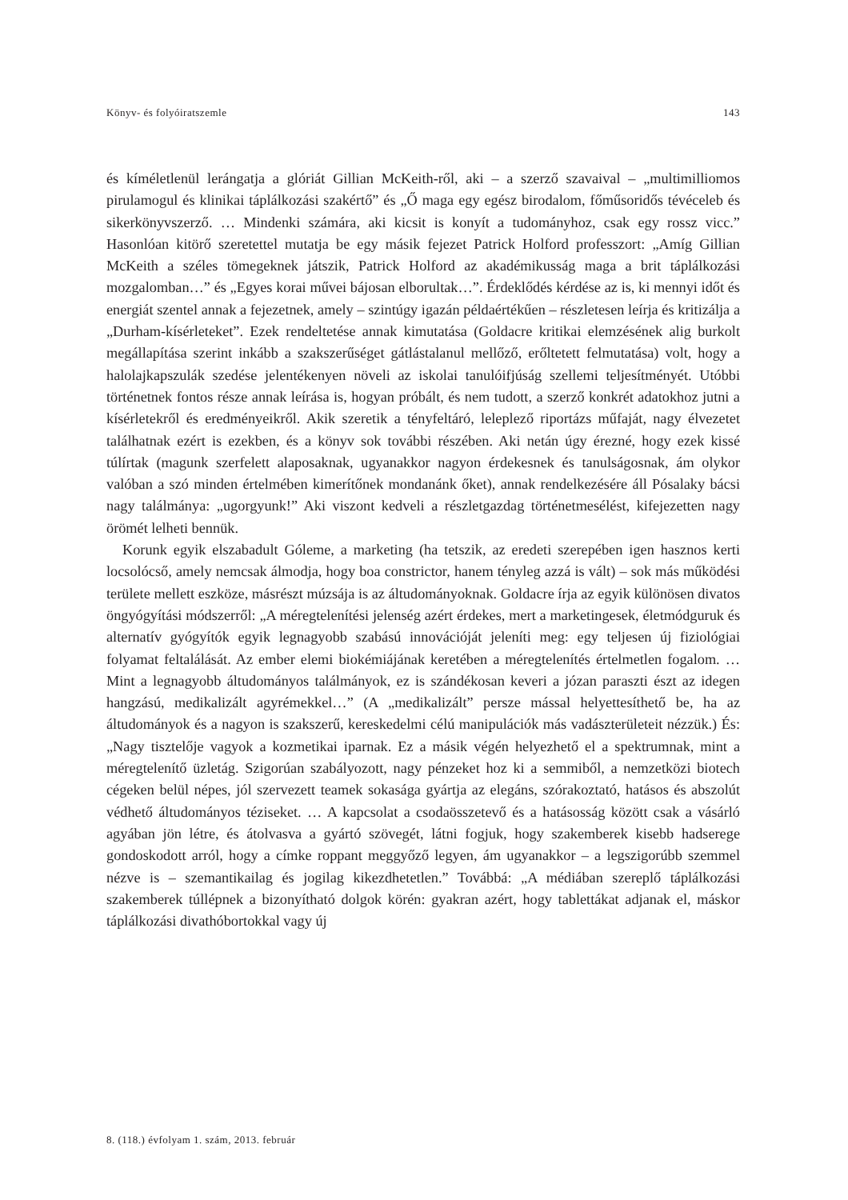Könyv- és folyóiratszemle 143
és kíméletlenül lerángatja a glóriát Gillian McKeith-ről, aki – a szerző szavaival – „multimilliomos pirulamogul és klinikai táplálkozási szakértő” és „Ő maga egy egész birodalom, főműsoridős tévéceleb és sikerkönyvszerző. … Mindenki számára, aki kicsit is konyít a tudományhoz, csak egy rossz vicc.” Hasonlóan kitörő szeretettel mutatja be egy másik fejezet Patrick Holford professzort: „Amíg Gillian McKeith a széles tömegeknek játszik, Patrick Holford az akadémikusság maga a brit táplálkozási mozgalomban…” és „Egyes korai művei bájosan elborultak…”. Érdeklődés kérdése az is, ki mennyi időt és energiát szentel annak a fejezetnek, amely – szintúgy igazán példaértékűen – részletesen leírja és kritizálja a „Durham-kísérleteket”. Ezek rendeltetése annak kimutatása (Goldacre kritikai elemzésének alig burkolt megállapítása szerint inkább a szakszerűséget gátlástalanul mellőző, erőltetett felmutatása) volt, hogy a halolajkapszulák szedése jelentékenyen növeli az iskolai tanulóifjúság szellemi teljesítményét. Utóbbi történetnek fontos része annak leírása is, hogyan próbált, és nem tudott, a szerző konkrét adatokhoz jutni a kísérletekről és eredményeikről. Akik szeretik a tényfeltáró, leleplező riportázs műfaját, nagy élvezetet találhatnak ezért is ezekben, és a könyv sok további részében. Aki netán úgy érezné, hogy ezek kissé túlírtak (magunk szerfelett alaposaknak, ugyanakkor nagyon érdekesnek és tanulságosnak, ám olykor valóban a szó minden értelmében kimerítőnek mondanánk őket), annak rendelkezésére áll Pósalaky bácsi nagy találmánya: „ugorgyunk!” Aki viszont kedveli a részletgazdag történetmesélést, kifejezetten nagy örömét lelheti bennük.
Korunk egyik elszabadult Góleme, a marketing (ha tetszik, az eredeti szerepében igen hasznos kerti locsolócső, amely nemcsak álmodja, hogy boa constrictor, hanem tényleg azzá is vált) – sok más működési területe mellett eszköze, másrészt múzsája is az áltudományoknak. Goldacre írja az egyik különösen divatos öngyógyítási módszerről: „A méregtelenítési jelenség azért érdekes, mert a marketingesek, életmódguruk és alternatív gyógyítók egyik legnagyobb szabású innovációját jeleníti meg: egy teljesen új fiziológiai folyamat feltalálását. Az ember elemi biokémiájának keretében a méregtelenítés értelmetlen fogalom. … Mint a legnagyobb áltudományos találmányok, ez is szándékosan keveri a józan paraszti észt az idegen hangzású, medikalizált agyrémekkel…” (A „medikalizált” persze mással helyettesíthető be, ha az áltudományok és a nagyon is szakszerű, kereskedelmi célú manipulációk más vadászterületeit nézzük.) És: „Nagy tisztelője vagyok a kozmetikai iparnak. Ez a másik végén helyezhető el a spektrumnak, mint a méregtelenítő üzletág. Szigorúan szabályozott, nagy pénzeket hoz ki a semmiből, a nemzetközi biotech cégeken belül népes, jól szervezett teamek sokasága gyártja az elegáns, szórakoztató, hatásos és abszolút védhető áltudományos téziseket. … A kapcsolat a csodaösszetevő és a hatásosság között csak a vásárló agyában jön létre, és átolvasva a gyártó szövegét, látni fogjuk, hogy szakemberek kisebb hadserege gondoskodott arról, hogy a címke roppant meggyőző legyen, ám ugyanakkor – a legszigorúbb szemmel nézve is – szemantikailag és jogilag kikezdhetetlen.” Továbbá: „A médiában szereplő táplálkozási szakemberek túllépnek a bizonyítható dolgok körén: gyakran azért, hogy tablettákat adjanak el, máskor táplálkozási divathóbortokkal vagy új
8. (118.) évfolyam 1. szám, 2013. február